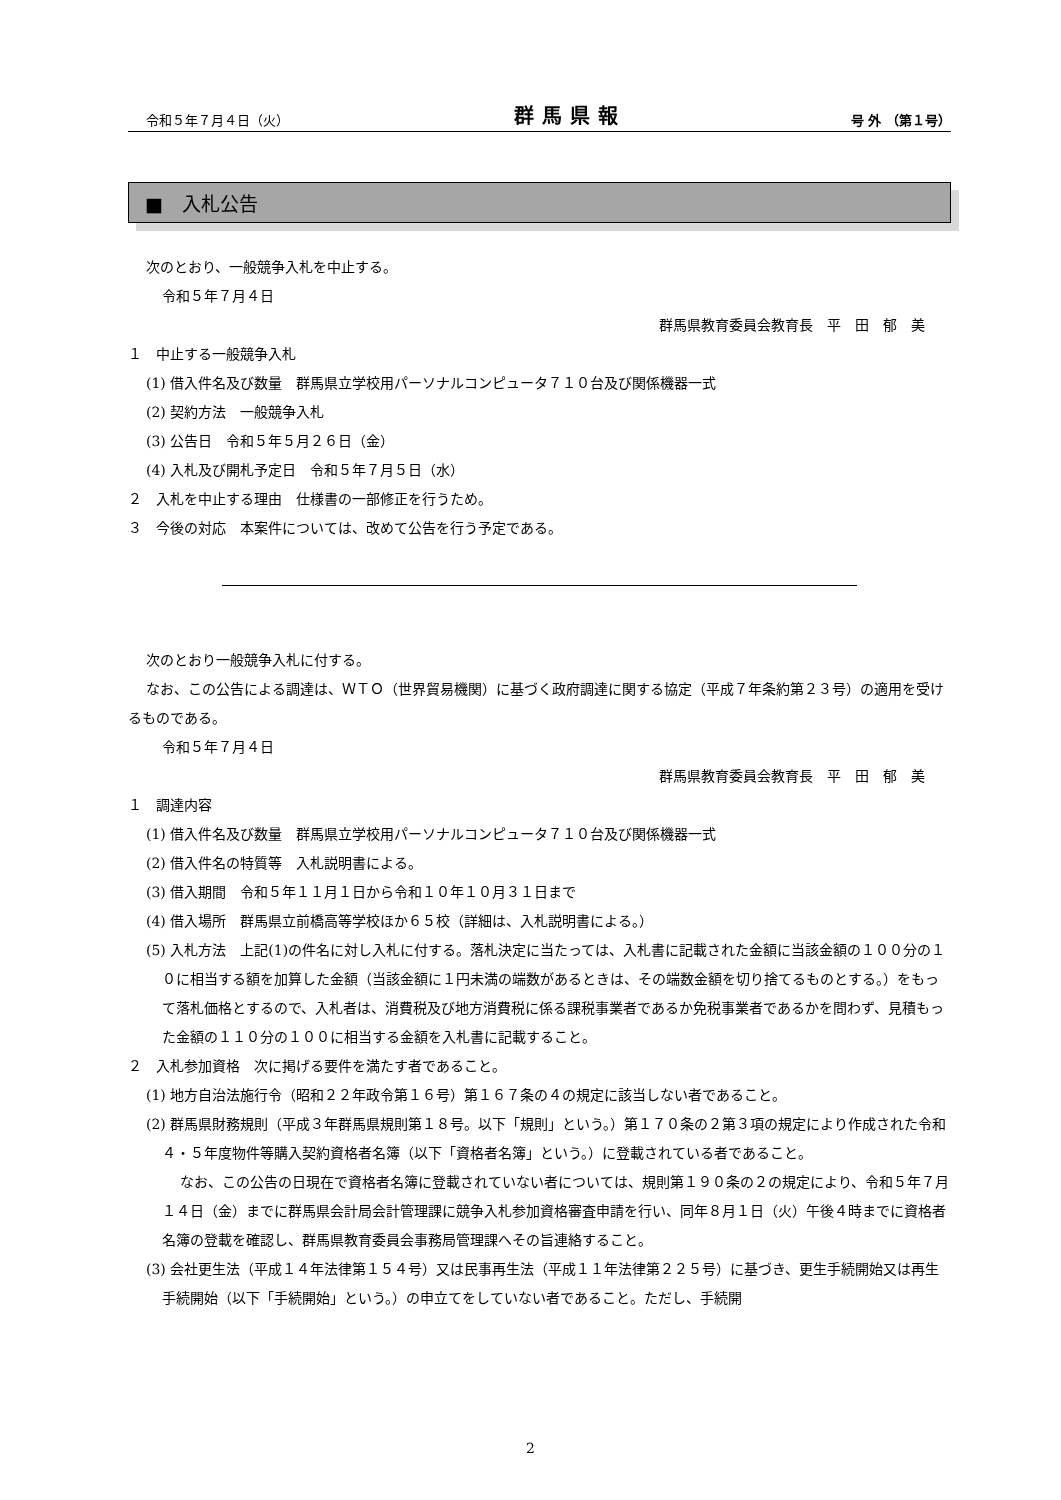令和５年７月４日（火） 群馬県報 号 外 （第１号）
■　入札公告
次のとおり、一般競争入札を中止する。
令和５年７月４日
群馬県教育委員会教育長　平　田　郁　美
１　中止する一般競争入札
(1) 借入件名及び数量　群馬県立学校用パーソナルコンピュータ７１０台及び関係機器一式
(2) 契約方法　一般競争入札
(3) 公告日　令和５年５月２６日（金）
(4) 入札及び開札予定日　令和５年７月５日（水）
２　入札を中止する理由　仕様書の一部修正を行うため。
３　今後の対応　本案件については、改めて公告を行う予定である。
次のとおり一般競争入札に付する。
なお、この公告による調達は、ＷＴＯ（世界貿易機関）に基づく政府調達に関する協定（平成７年条約第２３号）の適用を受けるものである。
令和５年７月４日
群馬県教育委員会教育長　平　田　郁　美
１　調達内容
(1) 借入件名及び数量　群馬県立学校用パーソナルコンピュータ７１０台及び関係機器一式
(2) 借入件名の特質等　入札説明書による。
(3) 借入期間　令和５年１１月１日から令和１０年１０月３１日まで
(4) 借入場所　群馬県立前橋高等学校ほか６５校（詳細は、入札説明書による。）
(5) 入札方法　上記(1)の件名に対し入札に付する。落札決定に当たっては、入札書に記載された金額に当該金額の１００分の１０に相当する額を加算した金額（当該金額に１円未満の端数があるときは、その端数金額を切り捨てるものとする。）をもって落札価格とするので、入札者は、消費税及び地方消費税に係る課税事業者であるか免税事業者であるかを問わず、見積もった金額の１１０分の１００に相当する金額を入札書に記載すること。
２　入札参加資格　次に掲げる要件を満たす者であること。
(1) 地方自治法施行令（昭和２２年政令第１６号）第１６７条の４の規定に該当しない者であること。
(2) 群馬県財務規則（平成３年群馬県規則第１８号。以下「規則」という。）第１７０条の２第３項の規定により作成された令和４・５年度物件等購入契約資格者名簿（以下「資格者名簿」という。）に登載されている者であること。
なお、この公告の日現在で資格者名簿に登載されていない者については、規則第１９０条の２の規定により、令和５年７月１４日（金）までに群馬県会計局会計管理課に競争入札参加資格審査申請を行い、同年８月１日（火）午後４時までに資格者名簿の登載を確認し、群馬県教育委員会事務局管理課へその旨連絡すること。
(3) 会社更生法（平成１４年法律第１５４号）又は民事再生法（平成１１年法律第２２５号）に基づき、更生手続開始又は再生手続開始（以下「手続開始」という。）の申立てをしていない者であること。ただし、手続開
2